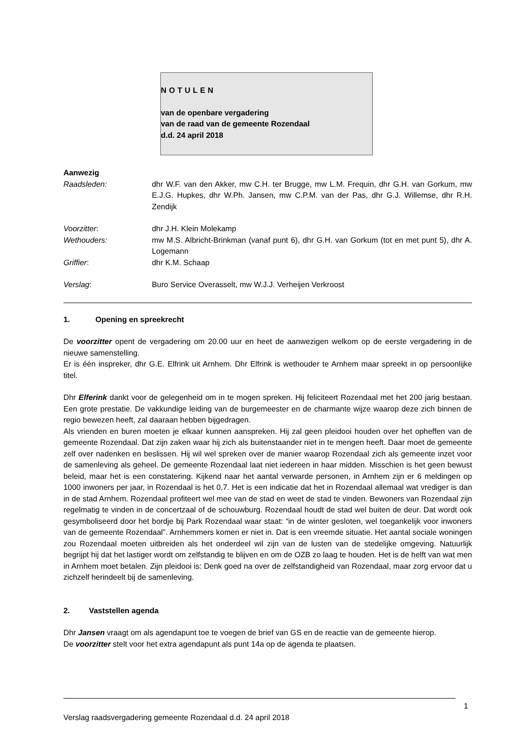NOTULEN
van de openbare vergadering
van de raad van de gemeente Rozendaal
d.d. 24 april 2018
Aanwezig
| Raadsleden: | dhr W.F. van den Akker, mw C.H. ter Brugge, mw L.M. Frequin, dhr G.H. van Gorkum, mw E.J.G. Hupkes, dhr W.Ph. Jansen, mw C.P.M. van der Pas, dhr G.J. Willemse, dhr R.H. Zendijk |
| Voorzitter : | dhr J.H. Klein Molekamp |
| Wethouders: | mw M.S. Albricht-Brinkman (vanaf punt 6), dhr G.H. van Gorkum (tot en met punt 5), dhr A. Logemann |
| Griffier : | dhr K.M. Schaap |
| Verslag : | Buro Service Overasselt, mw W.J.J. Verheijen Verkroost |
1. Opening en spreekrecht
De voorzitter opent de vergadering om 20.00 uur en heet de aanwezigen welkom op de eerste vergadering in de nieuwe samenstelling.
Er is één inspreker, dhr G.E. Elfrink uit Arnhem. Dhr Elfrink is wethouder te Arnhem maar spreekt in op persoonlijke titel.
Dhr Elferink dankt voor de gelegenheid om in te mogen spreken. Hij feliciteert Rozendaal met het 200 jarig bestaan. Een grote prestatie. De vakkundige leiding van de burgemeester en de charmante wijze waarop deze zich binnen de regio bewezen heeft, zal daaraan hebben bijgedragen.
Als vrienden en buren moeten je elkaar kunnen aanspreken. Hij zal geen pleidooi houden over het opheffen van de gemeente Rozendaal. Dat zijn zaken waar hij zich als buitenstaander niet in te mengen heeft. Daar moet de gemeente zelf over nadenken en beslissen. Hij wil wel spreken over de manier waarop Rozendaal zich als gemeente inzet voor de samenleving als geheel. De gemeente Rozendaal laat niet iedereen in haar midden. Misschien is het geen bewust beleid, maar het is een constatering. Kijkend naar het aantal verwarde personen, in Arnhem zijn er 6 meldingen op 1000 inwoners per jaar, in Rozendaal is het 0,7. Het is een indicatie dat het in Rozendaal allemaal wat vrediger is dan in de stad Arnhem. Rozendaal profiteert wel mee van de stad en weet de stad te vinden. Bewoners van Rozendaal zijn regelmatig te vinden in de concertzaal of de schouwburg. Rozendaal houdt de stad wel buiten de deur. Dat wordt ook gesymboliseerd door het bordje bij Park Rozendaal waar staat: “in de winter gesloten, wel toegankelijk voor inwoners van de gemeente Rozendaal”. Arnhemmers komen er niet in. Dat is een vreemde situatie. Het aantal sociale woningen zou Rozendaal moeten uitbreiden als het onderdeel wil zijn van de lusten van de stedelijke omgeving. Natuurlijk begrijpt hij dat het lastiger wordt om zelfstandig te blijven en om de OZB zo laag te houden. Het is de helft van wat men in Arnhem moet betalen. Zijn pleidooi is: Denk goed na over de zelfstandigheid van Rozendaal, maar zorg ervoor dat u zichzelf herindeelt bij de samenleving.
2. Vaststellen agenda
Dhr Jansen vraagt om als agendapunt toe te voegen de brief van GS en de reactie van de gemeente hierop.
De voorzitter stelt voor het extra agendapunt als punt 14a op de agenda te plaatsen.
1
Verslag raadsvergadering gemeente Rozendaal d.d. 24 april 2018